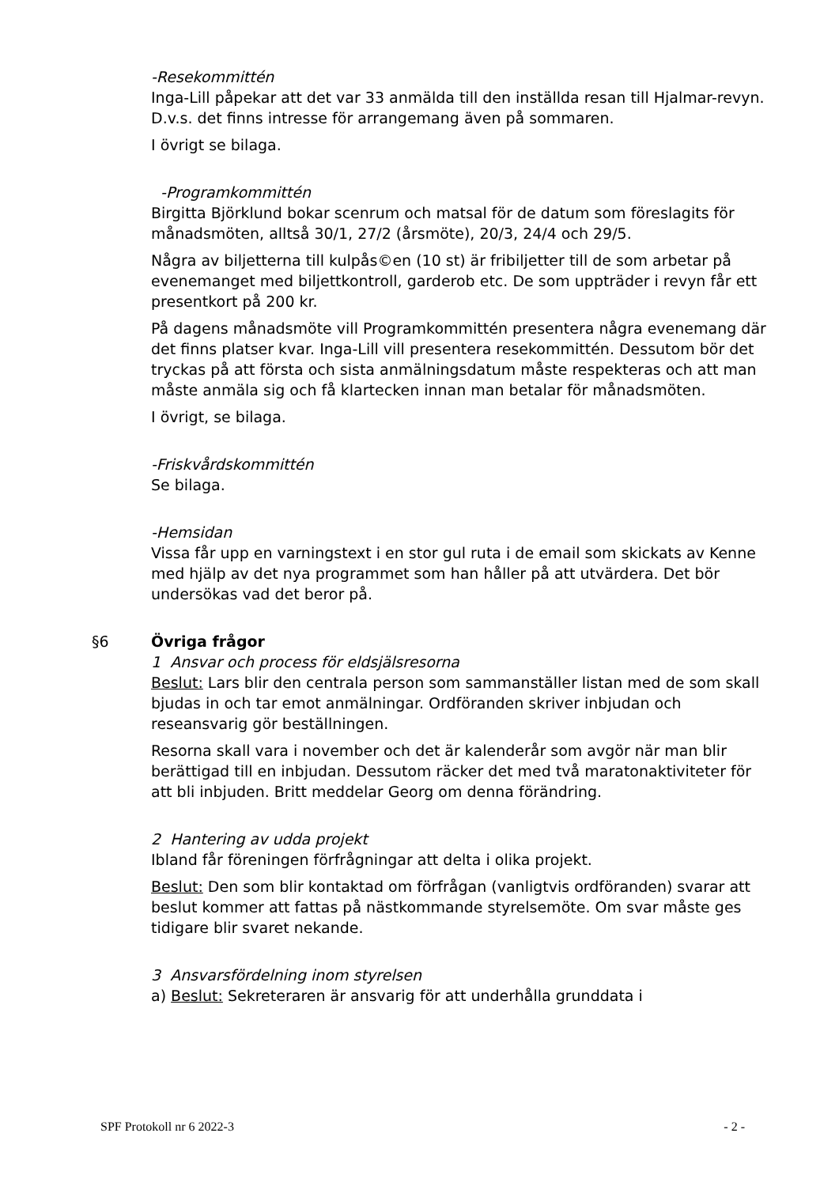-Resekommittén
Inga-Lill påpekar att det var 33 anmälda till den inställda resan till Hjalmar-revyn. D.v.s. det finns intresse för arrangemang även på sommaren.
I övrigt se bilaga.
-Programkommittén
Birgitta Björklund bokar scenrum och matsal för de datum som föreslagits för månadsmöten, alltså 30/1, 27/2 (årsmöte), 20/3, 24/4 och 29/5.
Några av biljetterna till kulpås©en (10 st) är fribiljetter till de som arbetar på evenemanget med biljettkontroll, garderob etc. De som uppträder i revyn får ett presentkort på 200 kr.
På dagens månadsmöte vill Programkommittén presentera några evenemang där det finns platser kvar. Inga-Lill vill presentera resekommittén. Dessutom bör det tryckas på att första och sista anmälningsdatum måste respekteras och att man måste anmäla sig och få klartecken innan man betalar för månadsmöten.
I övrigt, se bilaga.
-Friskvårdskommittén
Se bilaga.
-Hemsidan
Vissa får upp en varningstext i en stor gul ruta i de email som skickats av Kenne med hjälp av det nya programmet som han håller på att utvärdera. Det bör undersökas vad det beror på.
§6 Övriga frågor
1 Ansvar och process för eldsjälsresorna
Beslut: Lars blir den centrala person som sammanställer listan med de som skall bjudas in och tar emot anmälningar. Ordföranden skriver inbjudan och reseansvarig gör beställningen.
Resorna skall vara i november och det är kalenderår som avgör när man blir berättigad till en inbjudan. Dessutom räcker det med två maratonaktiviteter för att bli inbjuden. Britt meddelar Georg om denna förändring.
2 Hantering av udda projekt
Ibland får föreningen förfrågningar att delta i olika projekt.
Beslut: Den som blir kontaktad om förfrågan (vanligtvis ordföranden) svarar att beslut kommer att fattas på nästkommande styrelsemöte. Om svar måste ges tidigare blir svaret nekande.
3 Ansvarsfördelning inom styrelsen
a) Beslut: Sekreteraren är ansvarig för att underhålla grunddata i
SPF Protokoll nr 6 2022-3 - 2 -